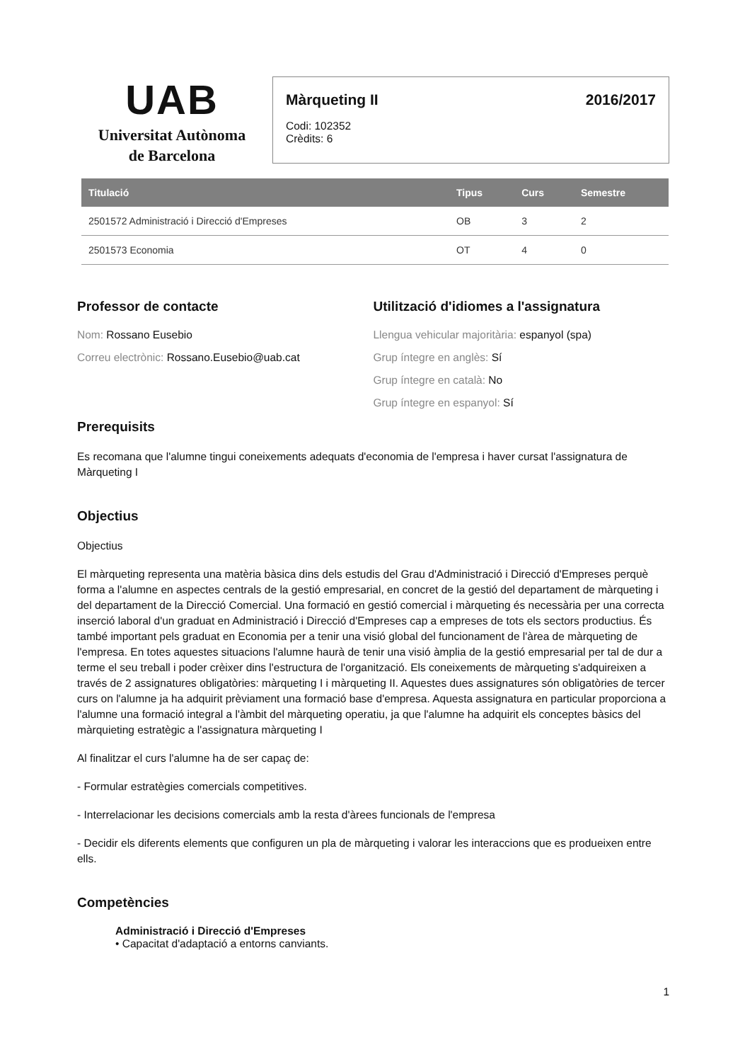UAB
Universitat Autònoma
de Barcelona
Màrqueting II 2016/2017
Codi: 102352
Crèdits: 6
| Titulació | Tipus | Curs | Semestre |
| --- | --- | --- | --- |
| 2501572 Administració i Direcció d'Empreses | OB | 3 | 2 |
| 2501573 Economia | OT | 4 | 0 |
Professor de contacte
Nom: Rossano Eusebio
Correu electrònic: Rossano.Eusebio@uab.cat
Utilització d'idiomes a l'assignatura
Llengua vehicular majoritària: espanyol (spa)
Grup íntegre en anglès: Sí
Grup íntegre en català: No
Grup íntegre en espanyol: Sí
Prerequisits
Es recomana que l'alumne tingui coneixements adequats d'economia de l'empresa i haver cursat l'assignatura de Màrqueting I
Objectius
Objectius
El màrqueting representa una matèria bàsica dins dels estudis del Grau d'Administració i Direcció d'Empreses perquè forma a l'alumne en aspectes centrals de la gestió empresarial, en concret de la gestió del departament de màrqueting i del departament de la Direcció Comercial. Una formació en gestió comercial i màrqueting és necessària per una correcta inserció laboral d'un graduat en Administració i Direcció d'Empreses cap a empreses de tots els sectors productius. És també important pels graduat en Economia per a tenir una visió global del funcionament de l'àrea de màrqueting de l'empresa. En totes aquestes situacions l'alumne haurà de tenir una visió àmplia de la gestió empresarial per tal de dur a terme el seu treball i poder crèixer dins l'estructura de l'organització. Els coneixements de màrqueting s'adquireixen a través de 2 assignatures obligatòries: màrqueting I i màrqueting II. Aquestes dues assignatures són obligatòries de tercer curs on l'alumne ja ha adquirit prèviament una formació base d'empresa. Aquesta assignatura en particular proporciona a l'alumne una formació integral a l'àmbit del màrqueting operatiu, ja que l'alumne ha adquirit els conceptes bàsics del màrquieting estratègic a l'assignatura màrqueting I
Al finalitzar el curs l'alumne ha de ser capaç de:
- Formular estratègies comercials competitives.
- Interrelacionar les decisions comercials amb la resta d'àrees funcionals de l'empresa
- Decidir els diferents elements que configuren un pla de màrqueting i valorar les interaccions que es produeixen entre ells.
Competències
Administració i Direcció d'Empreses
• Capacitat d'adaptació a entorns canviants.
1